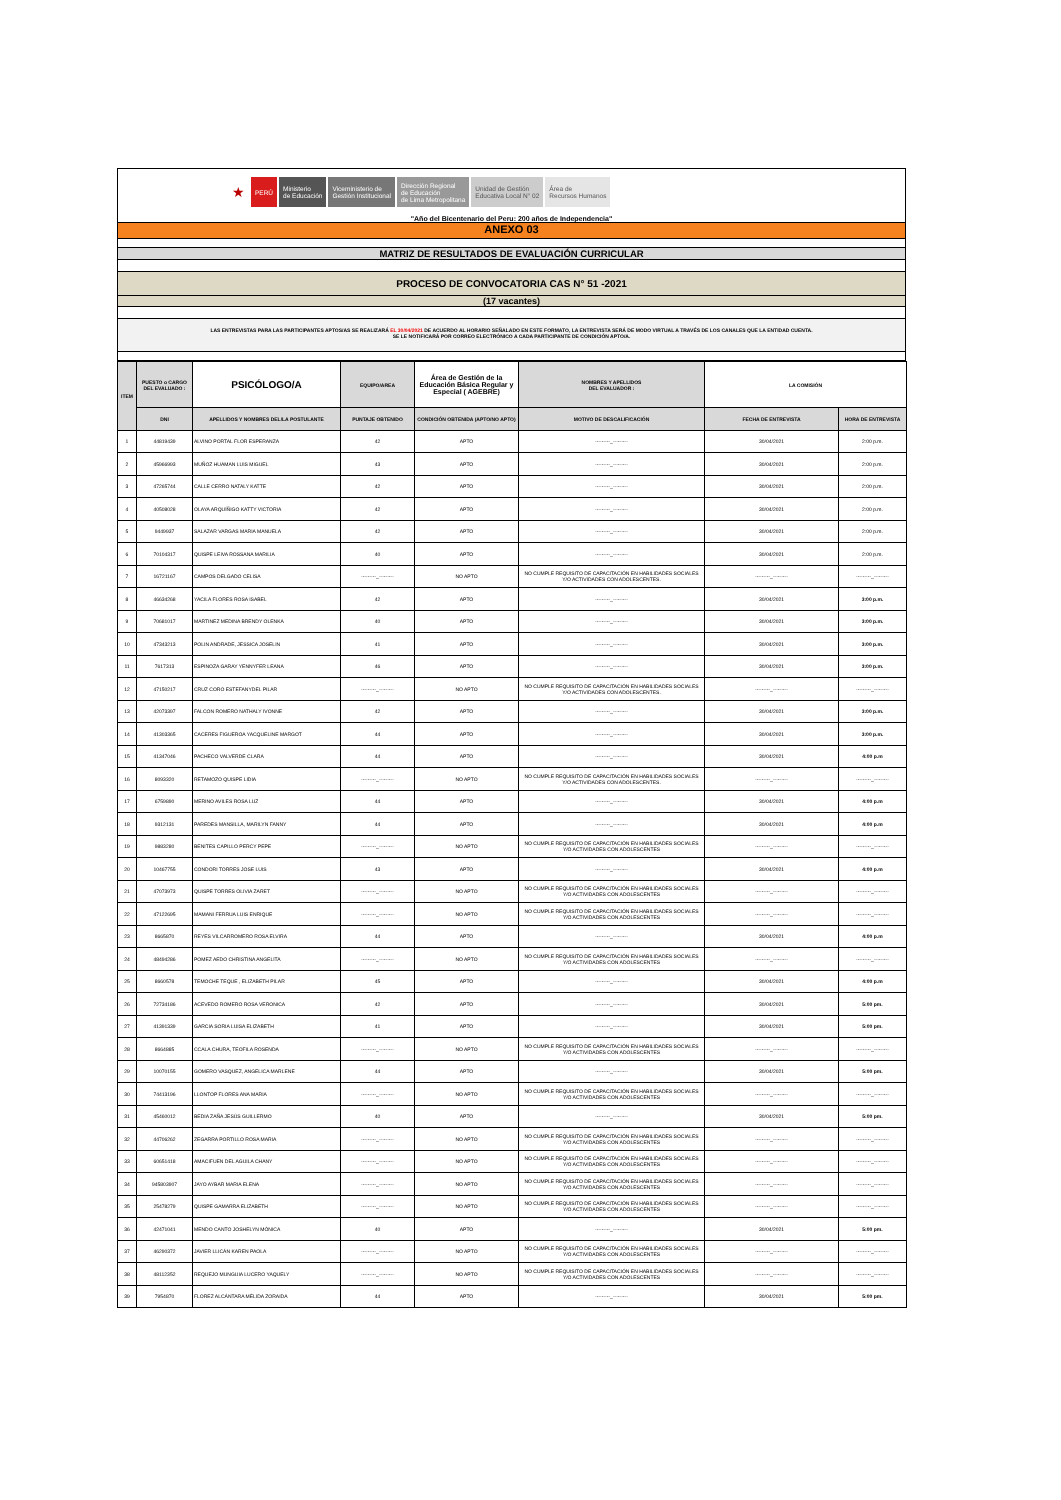★
PERÚ
Ministerio
de Educación
Viceministerio de
Gestión Institucional
Dirección Regional
de Educación
de Lima Metropolitana
Unidad de Gestión
Educativa Local N° 02
Área de
Recursos Humanos
"Año del Bicentenario del Peru: 200 años de Independencia"
ANEXO 03
MATRIZ DE RESULTADOS DE EVALUACIÓN CURRICULAR
PROCESO DE CONVOCATORIA CAS N° 51 -2021
(17 vacantes)
LAS ENTREVISTAS PARA LAS PARTICIPANTES APTOS/AS SE REALIZARÁ EL 30/04/2021 DE ACUERDO AL HORARIO SEÑALADO EN ESTE FORMATO, LA ENTREVISTA SERÁ DE MODO VIRTUAL A TRAVÉS DE LOS CANALES QUE LA ENTIDAD CUENTA.
SE LE NOTIFICARÁ POR CORREO ELECTRÓNICO A CADA PARTICIPANTE DE CONDICIÓN APTO/A.
| ITEM | PUESTO o CARGO DEL EVALUADO : | PSICÓLOGO/A | EQUIPO/AREA | Área de Gestión de la Educación Básica Regular y Especial ( AGEBRE) | NOMBRES Y APELLIDOS DEL EVALUADOR : | LA COMISIÓN | |
| --- | --- | --- | --- | --- | --- | --- | --- |
| | DNI | APELLIDOS Y NOMBRES DEL/LA POSTULANTE | PUNTAJE OBTENIDO | CONDICIÓN OBTENIDA (APTO/NO APTO) | MOTIVO DE DESCALIFICACIÓN | FECHA DE ENTREVISTA | HORA DE ENTREVISTA |
| 1 | 44819439 | ALVINO PORTAL FLOR ESPERANZA | 42 | APTO | ---------_--------- | 30/04/2021 | 2:00 p.m. |
| 2 | 45966993 | MUÑOZ HUAMAN LUIS MIGUEL | 43 | APTO | ---------_--------- | 30/04/2021 | 2:00 p.m. |
| 3 | 47265744 | CALLE CERRO NATALY KATTE | 42 | APTO | ---------_--------- | 30/04/2021 | 2:00 p.m. |
| 4 | 40508028 | OLAYA ARQUÍÑIGO KATTY VICTORIA | 42 | APTO | ---------_--------- | 30/04/2021 | 2:00 p.m. |
| 5 | 9449937 | SALAZAR VARGAS MARIA MANUELA | 42 | APTO | ---------_--------- | 30/04/2021 | 2:00 p.m. |
| 6 | 70104317 | QUISPE LEIVA ROSSANA MARILIA | 40 | APTO | ---------_--------- | 30/04/2021 | 2:00 p.m. |
| 7 | 16721167 | CAMPOS DELGADO CELISA | ---------_--------- | NO APTO | NO CUMPLE REQUISITO DE CAPACITACIÓN EN HABILIDADES SOCIALES Y/O ACTIVIDADES CON ADOLESCENTES. | ---------_--------- | ---------_--------- |
| 8 | 46634268 | YACILA FLORES ROSA ISABEL | 42 | APTO | ---------_--------- | 30/04/2021 | 3:00 p.m. |
| 9 | 70681017 | MARTINEZ MEDINA BRENDY OLENKA | 40 | APTO | ---------_--------- | 30/04/2021 | 3:00 p.m. |
| 10 | 47343213 | POLIN ANDRADE, JESSICA JOSELIN | 41 | APTO | ---------_--------- | 30/04/2021 | 3:00 p.m. |
| 11 | 7617313 | ESPINOZA GARAY YENNYFER LEANA | 46 | APTO | ---------_--------- | 30/04/2021 | 3:00 p.m. |
| 12 | 47150217 | CRUZ CORO ESTEFANYDEL PILAR | ---------_--------- | NO APTO | NO CUMPLE REQUISITO DE CAPACITACIÓN EN HABILIDADES SOCIALES Y/O ACTIVIDADES CON ADOLESCENTES. | ---------_--------- | ---------_--------- |
| 13 | 42073397 | FALCON ROMERO NATHALY IVONNE | 42 | APTO | ---------_--------- | 30/04/2021 | 3:00 p.m. |
| 14 | 41303365 | CACERES FIGUEROA YACQUELINE MARGOT | 44 | APTO | ---------_--------- | 30/04/2021 | 3:00 p.m. |
| 15 | 41347046 | PACHECO VALVERDE CLARA | 44 | APTO | ---------_--------- | 30/04/2021 | 4:00 p.m |
| 16 | 8093320 | RETAMOZO QUISPE LIDIA | ---------_--------- | NO APTO | NO CUMPLE REQUISITO DE CAPACITACIÓN EN HABILIDADES SOCIALES Y/O ACTIVIDADES CON ADOLESCENTES. | ---------_--------- | ---------_--------- |
| 17 | 6759890 | MERINO AVILES ROSA LUZ | 44 | APTO | ---------_--------- | 30/04/2021 | 4:00 p.m |
| 18 | 9312131 | PAREDES MANSILLA, MARILYN FANNY | 44 | APTO | ---------_--------- | 30/04/2021 | 4:00 p.m |
| 19 | 9883280 | BENITES CAPILLO PERCY PEPE | ---------_--------- | NO APTO | NO CUMPLE REQUISITO DE CAPACITACIÓN EN HABILIDADES SOCIALES Y/O ACTIVIDADES CON ADOLESCENTES | ---------_--------- | ---------_--------- |
| 20 | 10467755 | CONDORI TORRES JOSE LUIS | 43 | APTO | ---------_--------- | 30/04/2021 | 4:00 p.m |
| 21 | 47073973 | QUISPE TORRES OLIVIA ZARET | ---------_--------- | NO APTO | NO CUMPLE REQUISITO DE CAPACITACIÓN EN HABILIDADES SOCIALES Y/O ACTIVIDADES CON ADOLESCENTES | ---------_--------- | ---------_--------- |
| 22 | 47122695 | MAMANI FERRUA LUIS ENRIQUE | ---------_--------- | NO APTO | NO CUMPLE REQUISITO DE CAPACITACIÓN EN HABILIDADES SOCIALES Y/O ACTIVIDADES CON ADOLESCENTES | ---------_--------- | ---------_--------- |
| 23 | 8665870 | REYES VILCARROMERO ROSA ELVIRA | 44 | APTO | ---------_--------- | 30/04/2021 | 4:00 p.m |
| 24 | 48494286 | POMEZ AEDO CHRISTINA ANGELITA | ---------_--------- | NO APTO | NO CUMPLE REQUISITO DE CAPACITACIÓN EN HABILIDADES SOCIALES Y/O ACTIVIDADES CON ADOLESCENTES | ---------_--------- | ---------_--------- |
| 25 | 8660578 | TEMOCHE TEQUE , ELIZABETH PILAR | 45 | APTO | ---------_--------- | 30/04/2021 | 4:00 p.m |
| 26 | 72734186 | ACEVEDO ROMERO ROSA VERONICA | 42 | APTO | ---------_--------- | 30/04/2021 | 5:00 pm. |
| 27 | 41391339 | GARCIA SORIA LUISA ELIZABETH | 41 | APTO | ---------_--------- | 30/04/2021 | 5:00 pm. |
| 28 | 8664885 | CCALA CHURA, TEOFILA ROSENDA | ---------_--------- | NO APTO | NO CUMPLE REQUISITO DE CAPACITACIÓN EN HABILIDADES SOCIALES Y/O ACTIVIDADES CON ADOLESCENTES | ---------_--------- | ---------_--------- |
| 29 | 10070155 | GOMERO VASQUEZ, ANGELICA MARLENE | 44 | APTO | ---------_--------- | 30/04/2021 | 5:00 pm. |
| 30 | 74413196 | LLONTOP FLORES ANA MARIA | ---------_--------- | NO APTO | NO CUMPLE REQUISITO DE CAPACITACIÓN EN HABILIDADES SOCIALES Y/O ACTIVIDADES CON ADOLESCENTES | ---------_--------- | ---------_--------- |
| 31 | 45460012 | BEDIA ZAÑA JESÚS GUILLERMO | 40 | APTO | ---------_--------- | 30/04/2021 | 5:00 pm. |
| 32 | 44706262 | ZEGARRA PORTILLO ROSA MARIA | ---------_--------- | NO APTO | NO CUMPLE REQUISITO DE CAPACITACIÓN EN HABILIDADES SOCIALES Y/O ACTIVIDADES CON ADOLESCENTES | ---------_--------- | ---------_--------- |
| 33 | 60651418 | AMACIFUEN DEL AGUILA CHANY | ---------_--------- | NO APTO | NO CUMPLE REQUISITO DE CAPACITACIÓN EN HABILIDADES SOCIALES Y/O ACTIVIDADES CON ADOLESCENTES | ---------_--------- | ---------_--------- |
| 34 | 945803907 | JAYO AYBAR MARIA ELENA | ---------_--------- | NO APTO | NO CUMPLE REQUISITO DE CAPACITACIÓN EN HABILIDADES SOCIALES Y/O ACTIVIDADES CON ADOLESCENTES | ---------_--------- | ---------_--------- |
| 35 | 25478279 | QUISPE GAMARRA ELIZABETH | ---------_--------- | NO APTO | NO CUMPLE REQUISITO DE CAPACITACIÓN EN HABILIDADES SOCIALES Y/O ACTIVIDADES CON ADOLESCENTES | ---------_--------- | ---------_--------- |
| 36 | 42471041 | MENDO CANTO JOSHELYN MÓNICA | 40 | APTO | ---------_--------- | 30/04/2021 | 5:00 pm. |
| 37 | 46290372 | JAVIER LLICÁN KAREN PAOLA | ---------_--------- | NO APTO | NO CUMPLE REQUISITO DE CAPACITACIÓN EN HABILIDADES SOCIALES Y/O ACTIVIDADES CON ADOLESCENTES | ---------_--------- | ---------_--------- |
| 38 | 48112352 | REQUEJO MUNGUIA LUCERO YAQUELY | ---------_--------- | NO APTO | NO CUMPLE REQUISITO DE CAPACITACIÓN EN HABILIDADES SOCIALES Y/O ACTIVIDADES CON ADOLESCENTES | ---------_--------- | ---------_--------- |
| 39 | 7954870 | FLOREZ ALCÁNTARA MÉLIDA ZORAIDA | 44 | APTO | ---------_--------- | 30/04/2021 | 5:00 pm. |